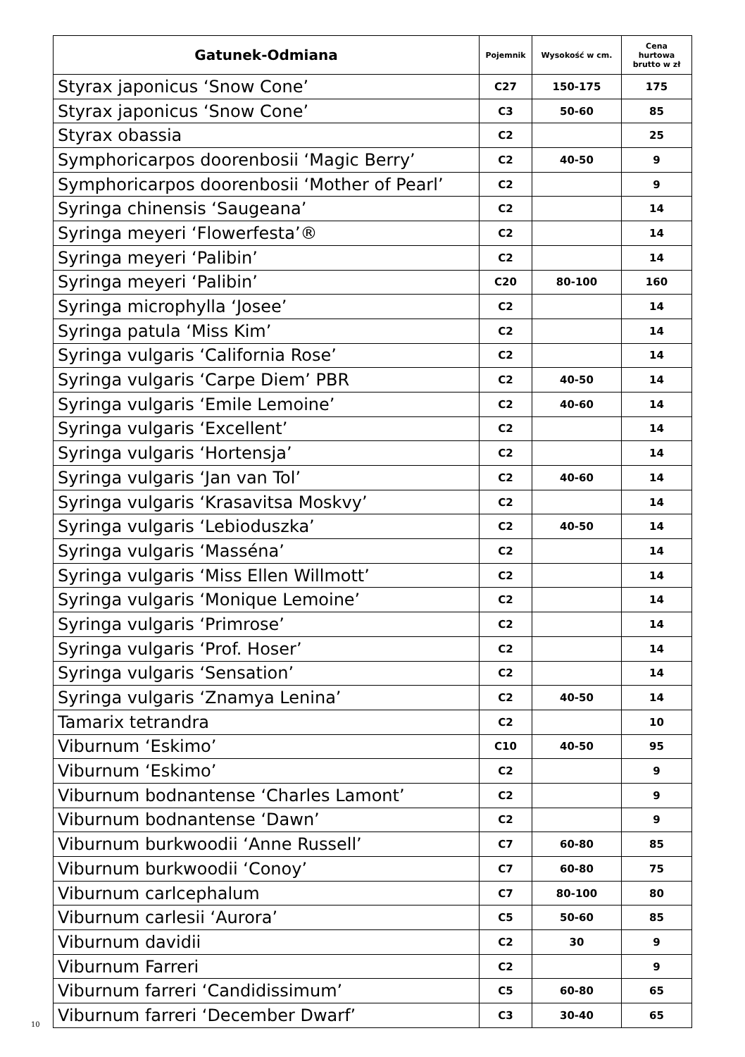| Gatunek-Odmiana | Pojemnik | Wysokość w cm. | Cena hurtowa brutto w zł |
| --- | --- | --- | --- |
| Styrax japonicus ‘Snow Cone’ | C27 | 150-175 | 175 |
| Styrax japonicus ‘Snow Cone’ | C3 | 50-60 | 85 |
| Styrax obassia | C2 | | 25 |
| Symphoricarpos doorenbosii ‘Magic Berry’ | C2 | 40-50 | 9 |
| Symphoricarpos doorenbosii ‘Mother of Pearl’ | C2 | | 9 |
| Syringa chinensis ‘Saugeana’ | C2 | | 14 |
| Syringa meyeri ‘Flowerfesta’® | C2 | | 14 |
| Syringa meyeri ‘Palibin’ | C2 | | 14 |
| Syringa meyeri ‘Palibin’ | C20 | 80-100 | 160 |
| Syringa microphylla ‘Josee’ | C2 | | 14 |
| Syringa patula ‘Miss Kim’ | C2 | | 14 |
| Syringa vulgaris ‘California Rose’ | C2 | | 14 |
| Syringa vulgaris ‘Carpe Diem’ PBR | C2 | 40-50 | 14 |
| Syringa vulgaris ‘Emile Lemoine’ | C2 | 40-60 | 14 |
| Syringa vulgaris ‘Excellent’ | C2 | | 14 |
| Syringa vulgaris ‘Hortensja’ | C2 | | 14 |
| Syringa vulgaris ‘Jan van Tol’ | C2 | 40-60 | 14 |
| Syringa vulgaris ‘Krasavitsa Moskvy’ | C2 | | 14 |
| Syringa vulgaris ‘Lebioduszka’ | C2 | 40-50 | 14 |
| Syringa vulgaris ‘Masséna’ | C2 | | 14 |
| Syringa vulgaris ‘Miss Ellen Willmott’ | C2 | | 14 |
| Syringa vulgaris ‘Monique Lemoine’ | C2 | | 14 |
| Syringa vulgaris ‘Primrose’ | C2 | | 14 |
| Syringa vulgaris ‘Prof. Hoser’ | C2 | | 14 |
| Syringa vulgaris ‘Sensation’ | C2 | | 14 |
| Syringa vulgaris ‘Znamya Lenina’ | C2 | 40-50 | 14 |
| Tamarix tetrandra | C2 | | 10 |
| Viburnum ‘Eskimo’ | C10 | 40-50 | 95 |
| Viburnum ‘Eskimo’ | C2 | | 9 |
| Viburnum bodnantense ‘Charles Lamont’ | C2 | | 9 |
| Viburnum bodnantense ‘Dawn’ | C2 | | 9 |
| Viburnum burkwoodii ‘Anne Russell’ | C7 | 60-80 | 85 |
| Viburnum burkwoodii ‘Conoy’ | C7 | 60-80 | 75 |
| Viburnum carlcephalum | C7 | 80-100 | 80 |
| Viburnum carlesii ‘Aurora’ | C5 | 50-60 | 85 |
| Viburnum davidii | C2 | 30 | 9 |
| Viburnum Farreri | C2 | | 9 |
| Viburnum farreri ‘Candidissimum’ | C5 | 60-80 | 65 |
| Viburnum farreri ‘December Dwarf’ | C3 | 30-40 | 65 |
10